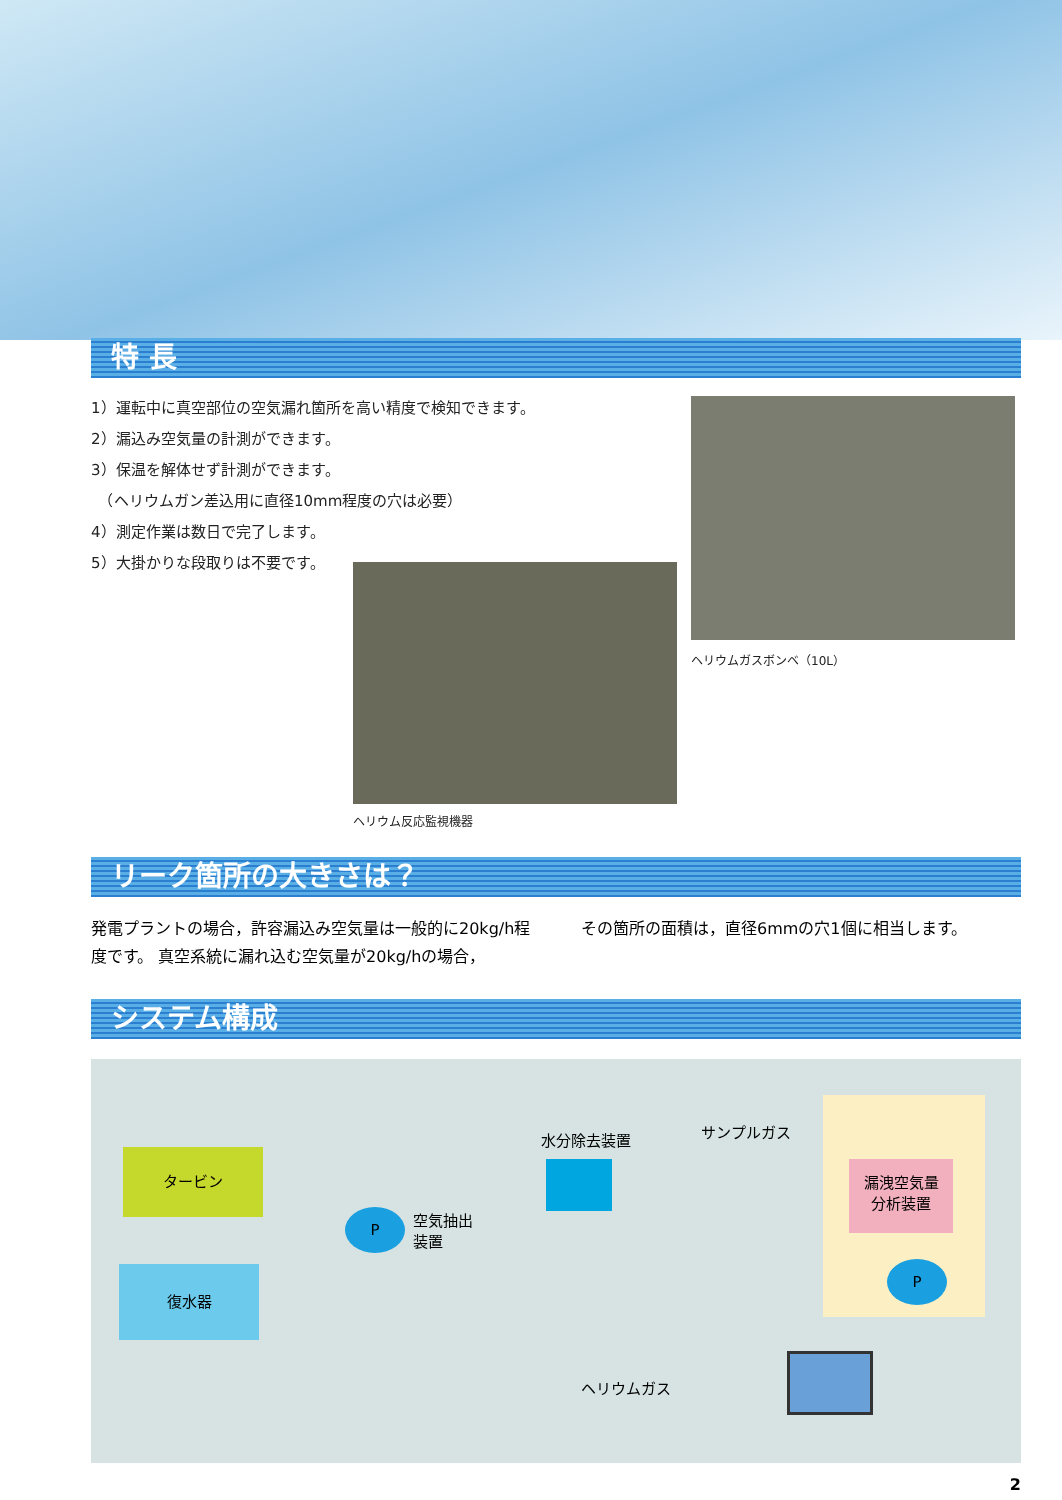特 長
1）運転中に真空部位の空気漏れ箇所を高い精度で検知できます。
2）漏込み空気量の計測ができます。
3）保温を解体せず計測ができます。
　（ヘリウムガン差込用に直径10mm程度の穴は必要）
4）測定作業は数日で完了します。
5）大掛かりな段取りは不要です。
ヘリウム反応監視機器
ヘリウムガスボンベ（10L）
リーク箇所の大きさは？
発電プラントの場合，許容漏込み空気量は一般的に20kg/h程度です。 真空系統に漏れ込む空気量が20kg/hの場合，
その箇所の面積は，直径6mmの穴1個に相当します。
システム構成
タービン
復水器
P
空気抽出
装置
水分除去装置 サンプルガス
漏洩空気量
分析装置
P
ヘリウムガス
2